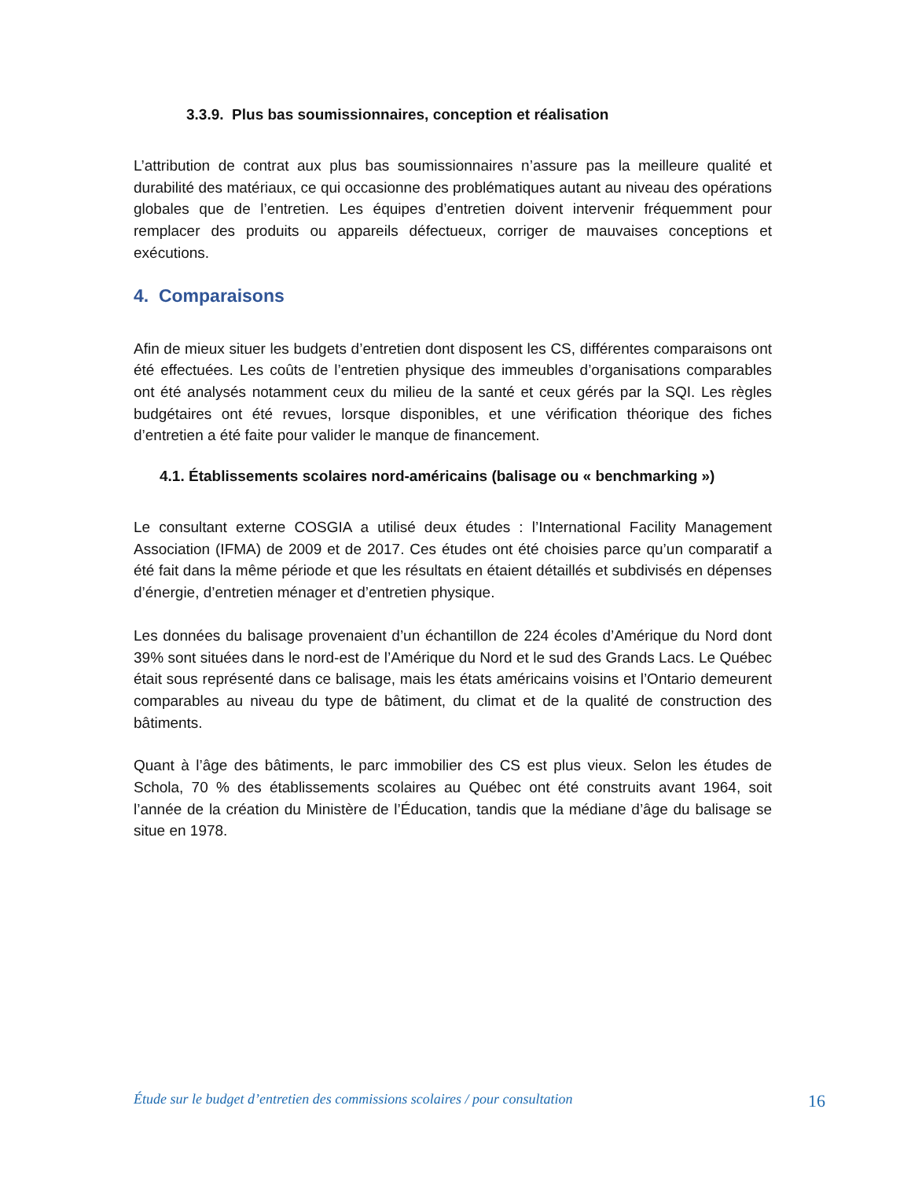3.3.9. Plus bas soumissionnaires, conception et réalisation
L’attribution de contrat aux plus bas soumissionnaires n’assure pas la meilleure qualité et durabilité des matériaux, ce qui occasionne des problématiques autant au niveau des opérations globales que de l’entretien. Les équipes d’entretien doivent intervenir fréquemment pour remplacer des produits ou appareils défectueux, corriger de mauvaises conceptions et exécutions.
4. Comparaisons
Afin de mieux situer les budgets d’entretien dont disposent les CS, différentes comparaisons ont été effectuées. Les coûts de l’entretien physique des immeubles d’organisations comparables ont été analysés notamment ceux du milieu de la santé et ceux gérés par la SQI. Les règles budgétaires ont été revues, lorsque disponibles, et une vérification théorique des fiches d’entretien a été faite pour valider le manque de financement.
4.1. Établissements scolaires nord-américains (balisage ou « benchmarking »)
Le consultant externe COSGIA a utilisé deux études : l’International Facility Management Association (IFMA) de 2009 et de 2017. Ces études ont été choisies parce qu’un comparatif a été fait dans la même période et que les résultats en étaient détaillés et subdivisés en dépenses d’énergie, d’entretien ménager et d’entretien physique.
Les données du balisage provenaient d’un échantillon de 224 écoles d’Amérique du Nord dont 39% sont situées dans le nord-est de l’Amérique du Nord et le sud des Grands Lacs. Le Québec était sous représenté dans ce balisage, mais les états américains voisins et l’Ontario demeurent comparables au niveau du type de bâtiment, du climat et de la qualité de construction des bâtiments.
Quant à l’âge des bâtiments, le parc immobilier des CS est plus vieux. Selon les études de Schola, 70 % des établissements scolaires au Québec ont été construits avant 1964, soit l’année de la création du Ministère de l’Éducation, tandis que la médiane d’âge du balisage se situe en 1978.
Étude sur le budget d’entretien des commissions scolaires / pour consultation 16